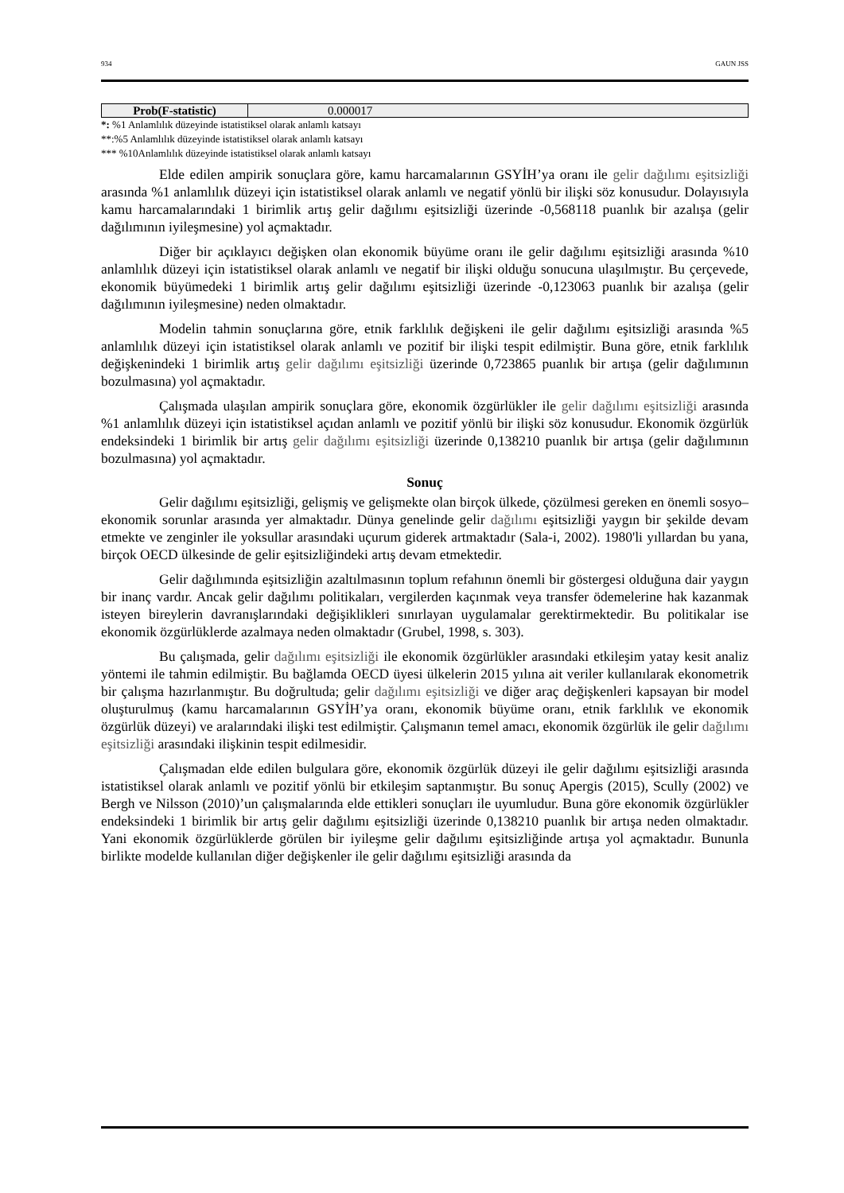934 GAUN JSS
| Prob(F-statistic) | 0.000017 |
*: %1 Anlamlılık düzeyinde istatistiksel olarak anlamlı katsayı
**:%5 Anlamlılık düzeyinde istatistiksel olarak anlamlı katsayı
*** %10Anlamlılık düzeyinde istatistiksel olarak anlamlı katsayı
Elde edilen ampirik sonuçlara göre, kamu harcamalarının GSYİH’ya oranı ile gelir dağılımı eşitsizliği arasında %1 anlamlılık düzeyi için istatistiksel olarak anlamlı ve negatif yönlü bir ilişki söz konusudur. Dolayısıyla kamu harcamalarındaki 1 birimlik artış gelir dağılımı eşitsizliği üzerinde -0,568118 puanlık bir azalışa (gelir dağılımının iyileşmesine) yol açmaktadır.
Diğer bir açıklayıcı değişken olan ekonomik büyüme oranı ile gelir dağılımı eşitsizliği arasında %10 anlamlılık düzeyi için istatistiksel olarak anlamlı ve negatif bir ilişki olduğu sonucuna ulaşılmıştır. Bu çerçevede, ekonomik büyümedeki 1 birimlik artış gelir dağılımı eşitsizliği üzerinde -0,123063 puanlık bir azalışa (gelir dağılımının iyileşmesine) neden olmaktadır.
Modelin tahmin sonuçlarına göre, etnik farklılık değişkeni ile gelir dağılımı eşitsizliği arasında %5 anlamlılık düzeyi için istatistiksel olarak anlamlı ve pozitif bir ilişki tespit edilmiştir. Buna göre, etnik farklılık değişkenindeki 1 birimlik artış gelir dağılımı eşitsizliği üzerinde 0,723865 puanlık bir artışa (gelir dağılımının bozulmasına) yol açmaktadır.
Çalışmada ulaşılan ampirik sonuçlara göre, ekonomik özgürlükler ile gelir dağılımı eşitsizliği arasında %1 anlamlılık düzeyi için istatistiksel açıdan anlamlı ve pozitif yönlü bir ilişki söz konusudur. Ekonomik özgürlük endeksindeki 1 birimlik bir artış gelir dağılımı eşitsizliği üzerinde 0,138210 puanlık bir artışa (gelir dağılımının bozulmasına) yol açmaktadır.
Sonuç
Gelir dağılımı eşitsizliği, gelişmiş ve gelişmekte olan birçok ülkede, çözülmesi gereken en önemli sosyo–ekonomik sorunlar arasında yer almaktadır. Dünya genelinde gelir dağılımı eşitsizliği yaygın bir şekilde devam etmekte ve zenginler ile yoksullar arasındaki uçurum giderek artmaktadır (Sala-i, 2002). 1980'li yıllardan bu yana, birçok OECD ülkesinde de gelir eşitsizliğindeki artış devam etmektedir.
Gelir dağılımında eşitsizliğin azaltılmasının toplum refahının önemli bir göstergesi olduğuna dair yaygın bir inanç vardır. Ancak gelir dağılımı politikaları, vergilerden kaçınmak veya transfer ödemelerine hak kazanmak isteyen bireylerin davranışlarındaki değişiklikleri sınırlayan uygulamalar gerektirmektedir. Bu politikalar ise ekonomik özgürlüklerde azalmaya neden olmaktadır (Grubel, 1998, s. 303).
Bu çalışmada, gelir dağılımı eşitsizliği ile ekonomik özgürlükler arasındaki etkileşim yatay kesit analiz yöntemi ile tahmin edilmiştir. Bu bağlamda OECD üyesi ülkelerin 2015 yılına ait veriler kullanılarak ekonometrik bir çalışma hazırlanmıştır. Bu doğrultuda; gelir dağılımı eşitsizliği ve diğer araç değişkenleri kapsayan bir model oluşturulmuş (kamu harcamalarının GSYİH’ya oranı, ekonomik büyüme oranı, etnik farklılık ve ekonomik özgürlük düzeyi) ve aralarındaki ilişki test edilmiştir. Çalışmanın temel amacı, ekonomik özgürlük ile gelir dağılımı eşitsizliği arasındaki ilişkinin tespit edilmesidir.
Çalışmadan elde edilen bulgulara göre, ekonomik özgürlük düzeyi ile gelir dağılımı eşitsizliği arasında istatistiksel olarak anlamlı ve pozitif yönlü bir etkileşim saptanmıştır. Bu sonuç Apergis (2015), Scully (2002) ve Bergh ve Nilsson (2010)’un çalışmalarında elde ettikleri sonuçları ile uyumludur. Buna göre ekonomik özgürlükler endeksindeki 1 birimlik bir artış gelir dağılımı eşitsizliği üzerinde 0,138210 puanlık bir artışa neden olmaktadır. Yani ekonomik özgürlüklerde görülen bir iyileşme gelir dağılımı eşitsizliğinde artışa yol açmaktadır. Bununla birlikte modelde kullanılan diğer değişkenler ile gelir dağılımı eşitsizliği arasında da